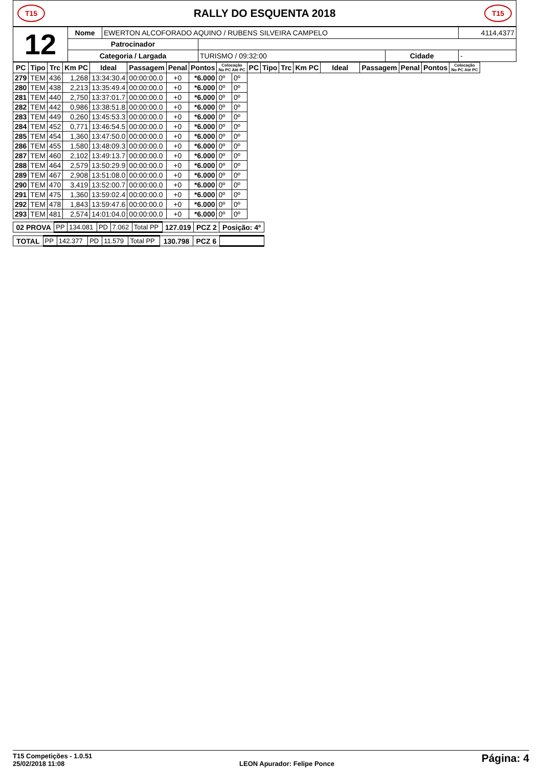T15
RALLY DO ESQUENTA 2018
T15
| 12 | Nome | EWERTON ALCOFORADO AQUINO / RUBENS SILVEIRA CAMPELO | | | | 4114,4377 |
| | Patrocinador | | | | | |
| | Categoria / Largada | | TURISMO / 09:32:00 | Cidade | - | |
| PC | Tipo | Trc | Km PC | Ideal | Passagem | Penal | Pontos | Colocação No PC Até PC | | PC | Tipo | Trc | Km PC | Ideal | Passagem | Penal | Pontos | Colocação No PC Até PC |
| --- | --- | --- | --- | --- | --- | --- | --- | --- | --- | --- | --- | --- | --- | --- | --- | --- | --- | --- |
| 279 | TEM | 436 | 1,268 | 13:34:30.4 | 00:00:00.0 | +0 | *6.000 | 0º | 0º | | | | | | | | | |
| 280 | TEM | 438 | 2,213 | 13:35:49.4 | 00:00:00.0 | +0 | *6.000 | 0º | 0º | | | | | | | | | |
| 281 | TEM | 440 | 2,750 | 13:37:01.7 | 00:00:00.0 | +0 | *6.000 | 0º | 0º | | | | | | | | | |
| 282 | TEM | 442 | 0,986 | 13:38:51.8 | 00:00:00.0 | +0 | *6.000 | 0º | 0º | | | | | | | | | |
| 283 | TEM | 449 | 0,260 | 13:45:53.3 | 00:00:00.0 | +0 | *6.000 | 0º | 0º | | | | | | | | | |
| 284 | TEM | 452 | 0,771 | 13:46:54.5 | 00:00:00.0 | +0 | *6.000 | 0º | 0º | | | | | | | | | |
| 285 | TEM | 454 | 1,360 | 13:47:50.0 | 00:00:00.0 | +0 | *6.000 | 0º | 0º | | | | | | | | | |
| 286 | TEM | 455 | 1,580 | 13:48:09.3 | 00:00:00.0 | +0 | *6.000 | 0º | 0º | | | | | | | | | |
| 287 | TEM | 460 | 2,102 | 13:49:13.7 | 00:00:00.0 | +0 | *6.000 | 0º | 0º | | | | | | | | | |
| 288 | TEM | 464 | 2,579 | 13:50:29.9 | 00:00:00.0 | +0 | *6.000 | 0º | 0º | | | | | | | | | |
| 289 | TEM | 467 | 2,908 | 13:51:08.0 | 00:00:00.0 | +0 | *6.000 | 0º | 0º | | | | | | | | | |
| 290 | TEM | 470 | 3,419 | 13:52:00.7 | 00:00:00.0 | +0 | *6.000 | 0º | 0º | | | | | | | | | |
| 291 | TEM | 475 | 1,360 | 13:59:02.4 | 00:00:00.0 | +0 | *6.000 | 0º | 0º | | | | | | | | | |
| 292 | TEM | 478 | 1,843 | 13:59:47.6 | 00:00:00.0 | +0 | *6.000 | 0º | 0º | | | | | | | | | |
| 293 | TEM | 481 | 2,574 | 14:01:04.0 | 00:00:00.0 | +0 | *6.000 | 0º | 0º | | | | | | | | | |
| 02 PROVA | PP | 134.081 | PD | 7.062 | Total PP | 127.019 | PCZ 2 | Posição: 4º |
| TOTAL | PP | 142.377 | PD | 11.579 | Total PP | 130.798 | PCZ 6 | |
T15 Competições - 1.0.51
25/02/2018 11:08
LEON Apurador: Felipe Ponce
Página: 4